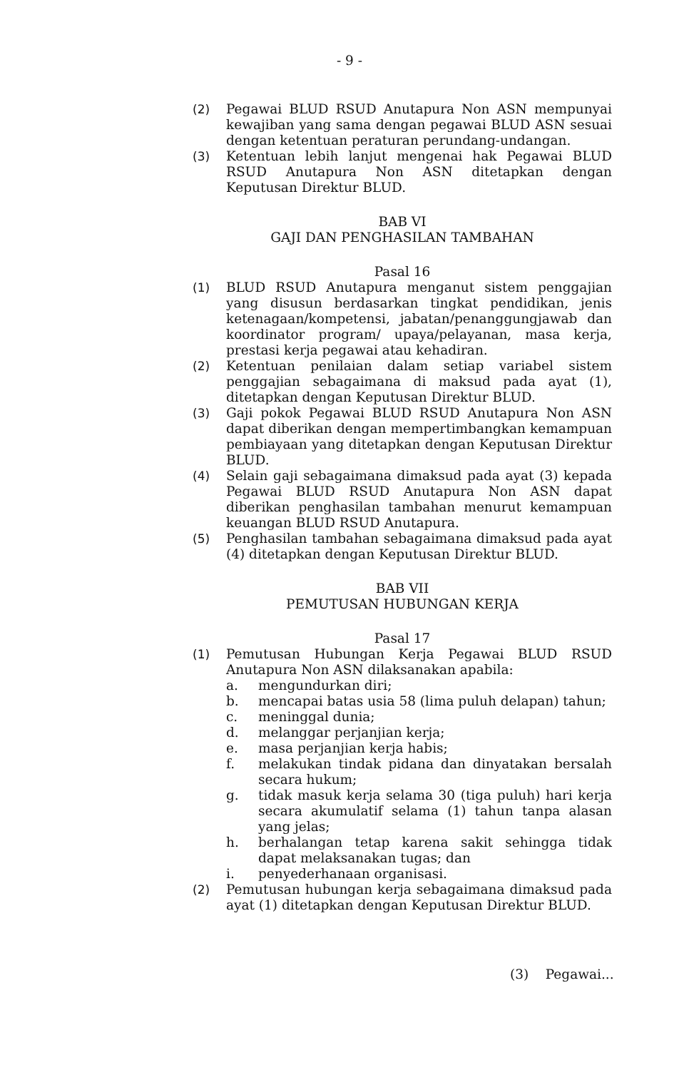- 9 -
(2) Pegawai BLUD RSUD Anutapura Non ASN mempunyai kewajiban yang sama dengan pegawai BLUD ASN sesuai dengan ketentuan peraturan perundang-undangan.
(3) Ketentuan lebih lanjut mengenai hak Pegawai BLUD RSUD Anutapura Non ASN ditetapkan dengan Keputusan Direktur BLUD.
BAB VI
GAJI DAN PENGHASILAN TAMBAHAN
Pasal 16
(1) BLUD RSUD Anutapura menganut sistem penggajian yang disusun berdasarkan tingkat pendidikan, jenis ketenagaan/kompetensi, jabatan/penanggungjawab dan koordinator program/ upaya/pelayanan, masa kerja, prestasi kerja pegawai atau kehadiran.
(2) Ketentuan penilaian dalam setiap variabel sistem penggajian sebagaimana di maksud pada ayat (1), ditetapkan dengan Keputusan Direktur BLUD.
(3) Gaji pokok Pegawai BLUD RSUD Anutapura Non ASN dapat diberikan dengan mempertimbangkan kemampuan pembiayaan yang ditetapkan dengan Keputusan Direktur BLUD.
(4) Selain gaji sebagaimana dimaksud pada ayat (3) kepada Pegawai BLUD RSUD Anutapura Non ASN dapat diberikan penghasilan tambahan menurut kemampuan keuangan BLUD RSUD Anutapura.
(5) Penghasilan tambahan sebagaimana dimaksud pada ayat (4) ditetapkan dengan Keputusan Direktur BLUD.
BAB VII
PEMUTUSAN HUBUNGAN KERJA
Pasal 17
(1) Pemutusan Hubungan Kerja Pegawai BLUD RSUD Anutapura Non ASN dilaksanakan apabila:
a. mengundurkan diri;
b. mencapai batas usia 58 (lima puluh delapan) tahun;
c. meninggal dunia;
d. melanggar perjanjian kerja;
e. masa perjanjian kerja habis;
f. melakukan tindak pidana dan dinyatakan bersalah secara hukum;
g. tidak masuk kerja selama 30 (tiga puluh) hari kerja secara akumulatif selama (1) tahun tanpa alasan yang jelas;
h. berhalangan tetap karena sakit sehingga tidak dapat melaksanakan tugas; dan
i. penyederhanaan organisasi.
(2) Pemutusan hubungan kerja sebagaimana dimaksud pada ayat (1) ditetapkan dengan Keputusan Direktur BLUD.
(3) Pegawai...